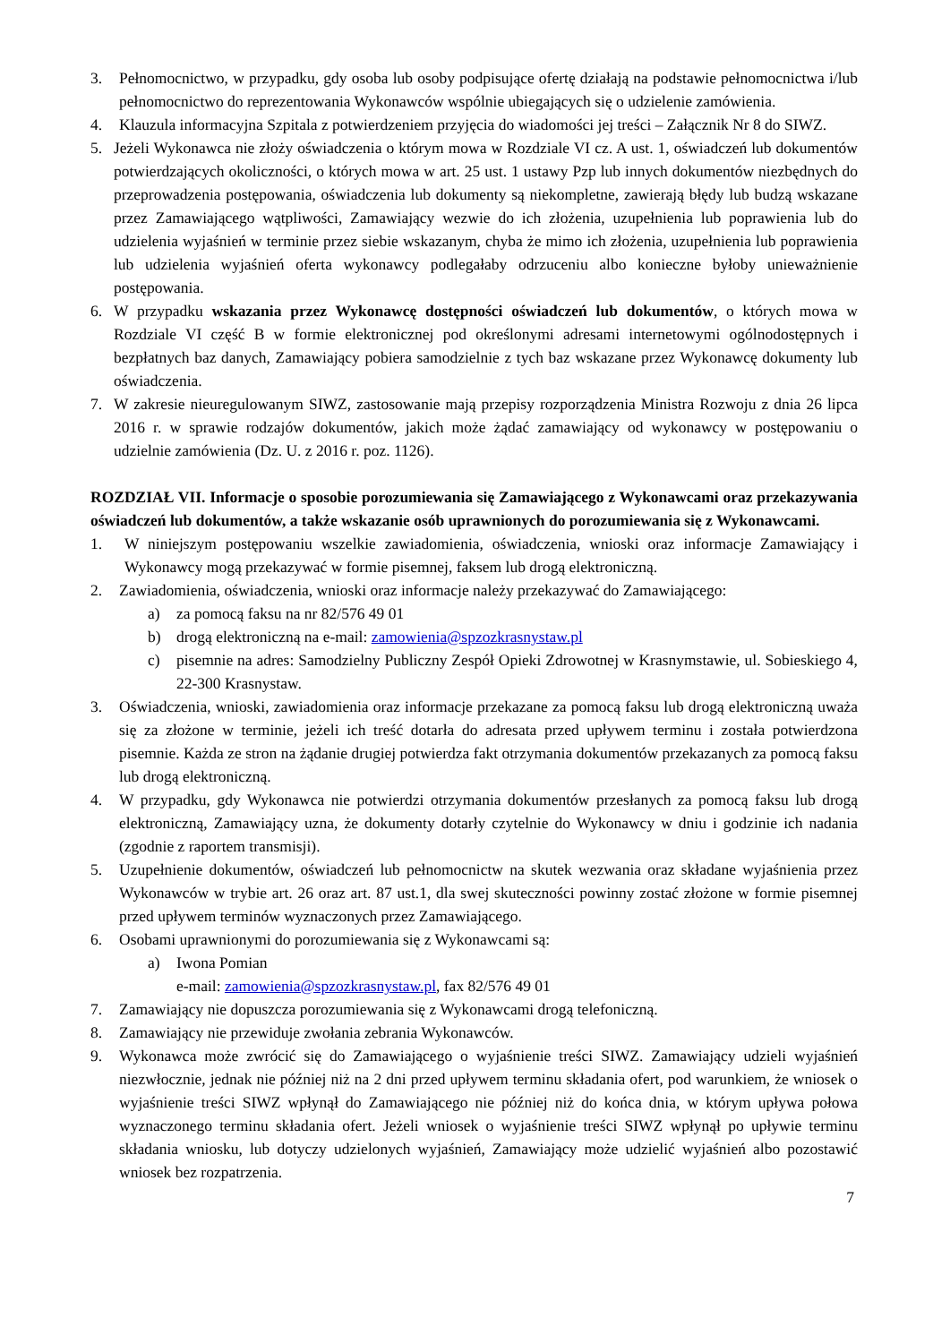3. Pełnomocnictwo, w przypadku, gdy osoba lub osoby podpisujące ofertę działają na podstawie pełnomocnictwa i/lub pełnomocnictwo do reprezentowania Wykonawców wspólnie ubiegających się o udzielenie zamówienia.
4. Klauzula informacyjna Szpitala z potwierdzeniem przyjęcia do wiadomości jej treści – Załącznik Nr 8 do SIWZ.
5. Jeżeli Wykonawca nie złoży oświadczenia o którym mowa w Rozdziale VI cz. A ust. 1, oświadczeń lub dokumentów potwierdzających okoliczności, o których mowa w art. 25 ust. 1 ustawy Pzp lub innych dokumentów niezbędnych do przeprowadzenia postępowania, oświadczenia lub dokumenty są niekompletne, zawierają błędy lub budzą wskazane przez Zamawiającego wątpliwości, Zamawiający wezwie do ich złożenia, uzupełnienia lub poprawienia lub do udzielenia wyjaśnień w terminie przez siebie wskazanym, chyba że mimo ich złożenia, uzupełnienia lub poprawienia lub udzielenia wyjaśnień oferta wykonawcy podlegałaby odrzuceniu albo konieczne byłoby unieważnienie postępowania.
6. W przypadku wskazania przez Wykonawcę dostępności oświadczeń lub dokumentów, o których mowa w Rozdziale VI część B w formie elektronicznej pod określonymi adresami internetowymi ogólnodostępnych i bezpłatnych baz danych, Zamawiający pobiera samodzielnie z tych baz wskazane przez Wykonawcę dokumenty lub oświadczenia.
7. W zakresie nieuregulowanym SIWZ, zastosowanie mają przepisy rozporządzenia Ministra Rozwoju z dnia 26 lipca 2016 r. w sprawie rodzajów dokumentów, jakich może żądać zamawiający od wykonawcy w postępowaniu o udzielnie zamówienia (Dz. U. z 2016 r. poz. 1126).
ROZDZIAŁ VII. Informacje o sposobie porozumiewania się Zamawiającego z Wykonawcami oraz przekazywania oświadczeń lub dokumentów, a także wskazanie osób uprawnionych do porozumiewania się z Wykonawcami.
1. W niniejszym postępowaniu wszelkie zawiadomienia, oświadczenia, wnioski oraz informacje Zamawiający i Wykonawcy mogą przekazywać w formie pisemnej, faksem lub drogą elektroniczną.
2. Zawiadomienia, oświadczenia, wnioski oraz informacje należy przekazywać do Zamawiającego:
a) za pomocą faksu na nr 82/576 49 01
b) drogą elektroniczną na e-mail: zamowienia@spzozkrasnystaw.pl
c) pisemnie na adres: Samodzielny Publiczny Zespół Opieki Zdrowotnej w Krasnymstawie, ul. Sobieskiego 4, 22-300 Krasnystaw.
3. Oświadczenia, wnioski, zawiadomienia oraz informacje przekazane za pomocą faksu lub drogą elektroniczną uważa się za złożone w terminie, jeżeli ich treść dotarła do adresata przed upływem terminu i została potwierdzona pisemnie. Każda ze stron na żądanie drugiej potwierdza fakt otrzymania dokumentów przekazanych za pomocą faksu lub drogą elektroniczną.
4. W przypadku, gdy Wykonawca nie potwierdzi otrzymania dokumentów przesłanych za pomocą faksu lub drogą elektroniczną, Zamawiający uzna, że dokumenty dotarły czytelnie do Wykonawcy w dniu i godzinie ich nadania (zgodnie z raportem transmisji).
5. Uzupełnienie dokumentów, oświadczeń lub pełnomocnictw na skutek wezwania oraz składane wyjaśnienia przez Wykonawców w trybie art. 26 oraz art. 87 ust.1, dla swej skuteczności powinny zostać złożone w formie pisemnej przed upływem terminów wyznaczonych przez Zamawiającego.
6. Osobami uprawnionymi do porozumiewania się z Wykonawcami są:
a) Iwona Pomian
e-mail: zamowienia@spzozkrasnystaw.pl, fax 82/576 49 01
7. Zamawiający nie dopuszcza porozumiewania się z Wykonawcami drogą telefoniczną.
8. Zamawiający nie przewiduje zwołania zebrania Wykonawców.
9. Wykonawca może zwrócić się do Zamawiającego o wyjaśnienie treści SIWZ. Zamawiający udzieli wyjaśnień niezwłocznie, jednak nie później niż na 2 dni przed upływem terminu składania ofert, pod warunkiem, że wniosek o wyjaśnienie treści SIWZ wpłynął do Zamawiającego nie później niż do końca dnia, w którym upływa połowa wyznaczonego terminu składania ofert. Jeżeli wniosek o wyjaśnienie treści SIWZ wpłynął po upływie terminu składania wniosku, lub dotyczy udzielonych wyjaśnień, Zamawiający może udzielić wyjaśnień albo pozostawić wniosek bez rozpatrzenia.
7